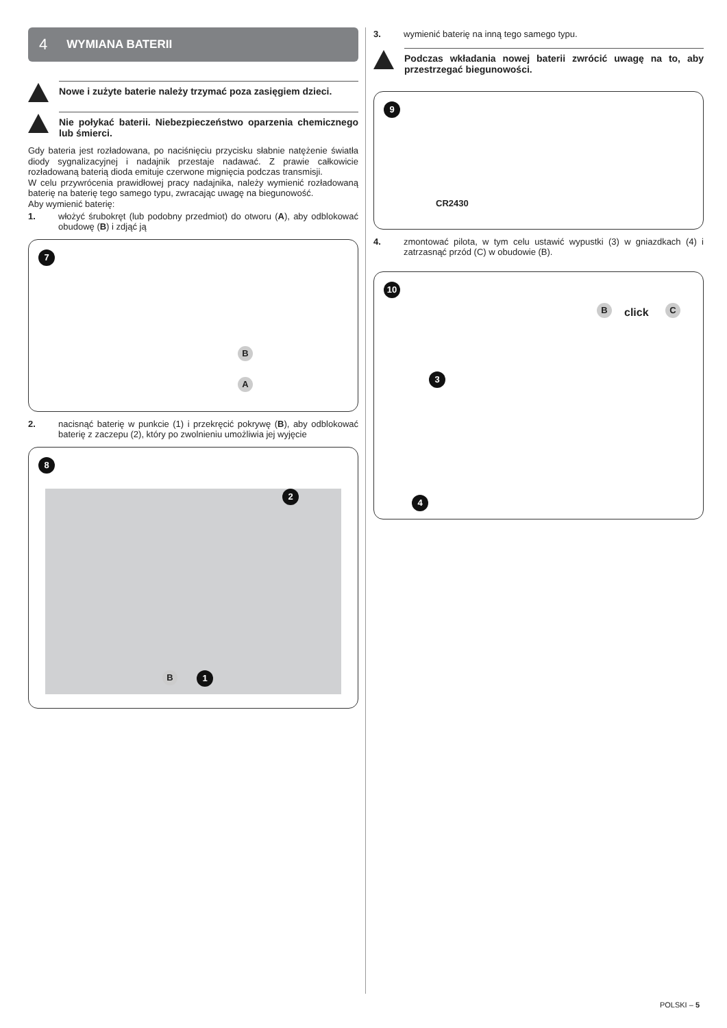4 WYMIANA BATERII
Nowe i zużyte baterie należy trzymać poza zasięgiem dzieci.
Nie połykać baterii. Niebezpieczeństwo oparzenia chemicznego lub śmierci.
Gdy bateria jest rozładowana, po naciśnięciu przycisku słabnie natężenie światła diody sygnalizacyjnej i nadajnik przestaje nadawać. Z prawie całkowicie rozładowaną baterią dioda emituje czerwone mignięcia podczas transmisji.
W celu przywrócenia prawidłowej pracy nadajnika, należy wymienić rozładowaną baterię na baterię tego samego typu, zwracając uwagę na biegunowość.
Aby wymienić baterię:
1.
włożyć śrubokręt (lub podobny przedmiot) do otworu (A), aby odblokować obudowę (B) i zdjąć ją
7
B
A
2.
nacisnąć baterię w punkcie (1) i przekręcić pokrywę (B), aby odblokować baterię z zaczepu (2), który po zwolnieniu umożliwia jej wyjęcie
8
2
B 1
3.
wymienić baterię na inną tego samego typu.
Podczas wkładania nowej baterii zwrócić uwagę na to, aby przestrzegać biegunowości.
9
CR2430
4.
zmontować pilota, w tym celu ustawić wypustki (3) w gniazdkach (4) i zatrzasnąć przód (C) w obudowie (B).
10
B click C
3
4
POLSKI – 5